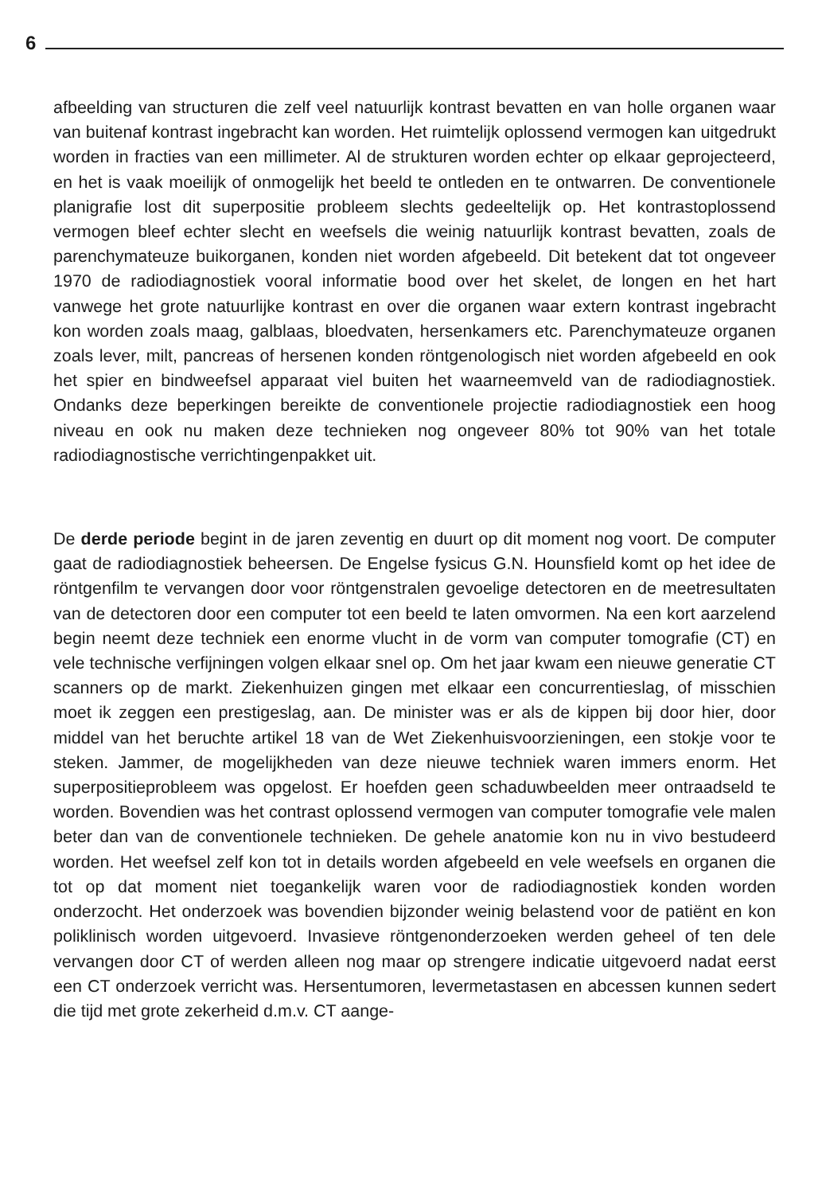6
afbeelding van structuren die zelf veel natuurlijk kontrast bevatten en van holle organen waar van buitenaf kontrast ingebracht kan worden. Het ruimtelijk oplossend vermogen kan uitgedrukt worden in fracties van een millimeter. Al de strukturen worden echter op elkaar geprojecteerd, en het is vaak moeilijk of onmogelijk het beeld te ontleden en te ontwarren. De conventionele planigrafie lost dit superpositie probleem slechts gedeeltelijk op. Het kontrastoplossend vermogen bleef echter slecht en weefsels die weinig natuurlijk kontrast bevatten, zoals de parenchymateuze buikorganen, konden niet worden afgebeeld. Dit betekent dat tot ongeveer 1970 de radiodiagnostiek vooral informatie bood over het skelet, de longen en het hart vanwege het grote natuurlijke kontrast en over die organen waar extern kontrast ingebracht kon worden zoals maag, galblaas, bloedvaten, hersenkamers etc. Parenchymateuze organen zoals lever, milt, pancreas of hersenen konden röntgenologisch niet worden afgebeeld en ook het spier en bindweefsel apparaat viel buiten het waarneemveld van de radiodiagnostiek. Ondanks deze beperkingen bereikte de conventionele projectie radiodiagnostiek een hoog niveau en ook nu maken deze technieken nog ongeveer 80% tot 90% van het totale radiodiagnostische verrichtingenpakket uit.
De derde periode begint in de jaren zeventig en duurt op dit moment nog voort. De computer gaat de radiodiagnostiek beheersen. De Engelse fysicus G.N. Hounsfield komt op het idee de röntgenfilm te vervangen door voor röntgenstralen gevoelige detectoren en de meetresultaten van de detectoren door een computer tot een beeld te laten omvormen. Na een kort aarzelend begin neemt deze techniek een enorme vlucht in de vorm van computer tomografie (CT) en vele technische verfijningen volgen elkaar snel op. Om het jaar kwam een nieuwe generatie CT scanners op de markt. Ziekenhuizen gingen met elkaar een concurrentieslag, of misschien moet ik zeggen een prestigeslag, aan. De minister was er als de kippen bij door hier, door middel van het beruchte artikel 18 van de Wet Ziekenhuisvoorzieningen, een stokje voor te steken. Jammer, de mogelijkheden van deze nieuwe techniek waren immers enorm. Het superpositieprobleem was opgelost. Er hoefden geen schaduwbeelden meer ontraadseld te worden. Bovendien was het contrast oplossend vermogen van computer tomografie vele malen beter dan van de conventionele technieken. De gehele anatomie kon nu in vivo bestudeerd worden. Het weefsel zelf kon tot in details worden afgebeeld en vele weefsels en organen die tot op dat moment niet toegankelijk waren voor de radiodiagnostiek konden worden onderzocht. Het onderzoek was bovendien bijzonder weinig belastend voor de patiënt en kon poliklinisch worden uitgevoerd. Invasieve röntgenonderzoeken werden geheel of ten dele vervangen door CT of werden alleen nog maar op strengere indicatie uitgevoerd nadat eerst een CT onderzoek verricht was. Hersentumoren, levermetastasen en abcessen kunnen sedert die tijd met grote zekerheid d.m.v. CT aange-